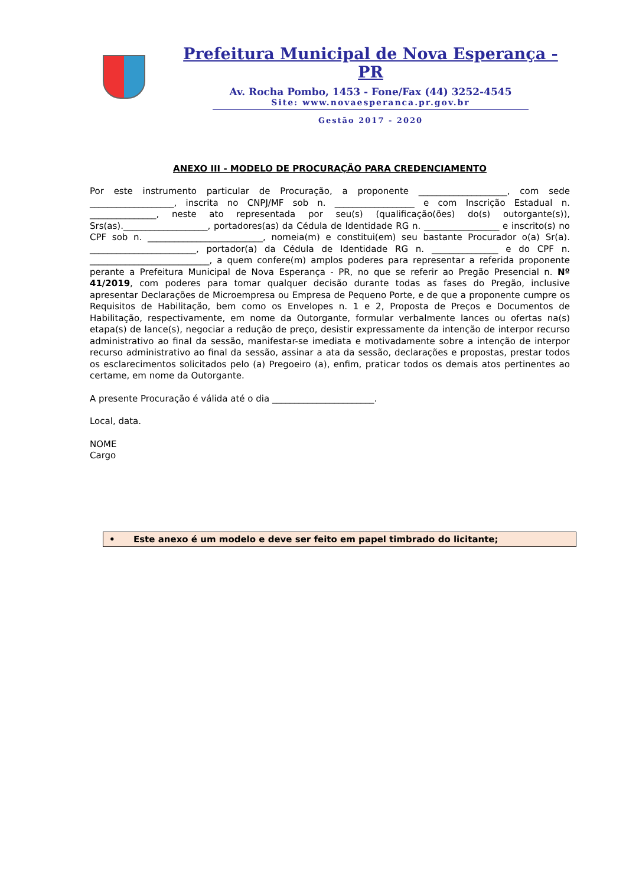Prefeitura Municipal de Nova Esperança - PR
Av. Rocha Pombo, 1453 - Fone/Fax (44) 3252-4545
Site: www.novaesperanca.pr.gov.br
Gestão 2017 - 2020
ANEXO III - MODELO DE PROCURAÇÃO PARA CREDENCIAMENTO
Por este instrumento particular de Procuração, a proponente ____________________, com sede ___________________, inscrita no CNPJ/MF sob n. __________________ e com Inscrição Estadual n. _______________, neste ato representada por seu(s) (qualificação(ões) do(s) outorgante(s)), Srs(as).___________________, portadores(as) da Cédula de Identidade RG n. _________________ e inscrito(s) no CPF sob n. __________________________, nomeia(m) e constitui(em) seu bastante Procurador o(a) Sr(a). ________________________, portador(a) da Cédula de Identidade RG n. _______________ e do CPF n. ___________________________, a quem confere(m) amplos poderes para representar a referida proponente perante a Prefeitura Municipal de Nova Esperança - PR, no que se referir ao Pregão Presencial n. Nº 41/2019, com poderes para tomar qualquer decisão durante todas as fases do Pregão, inclusive apresentar Declarações de Microempresa ou Empresa de Pequeno Porte, e de que a proponente cumpre os Requisitos de Habilitação, bem como os Envelopes n. 1 e 2, Proposta de Preços e Documentos de Habilitação, respectivamente, em nome da Outorgante, formular verbalmente lances ou ofertas na(s) etapa(s) de lance(s), negociar a redução de preço, desistir expressamente da intenção de interpor recurso administrativo ao final da sessão, manifestar-se imediata e motivadamente sobre a intenção de interpor recurso administrativo ao final da sessão, assinar a ata da sessão, declarações e propostas, prestar todos os esclarecimentos solicitados pelo (a) Pregoeiro (a), enfim, praticar todos os demais atos pertinentes ao certame, em nome da Outorgante.
A presente Procuração é válida até o dia _______________________.
Local, data.
NOME
Cargo
• Este anexo é um modelo e deve ser feito em papel timbrado do licitante;